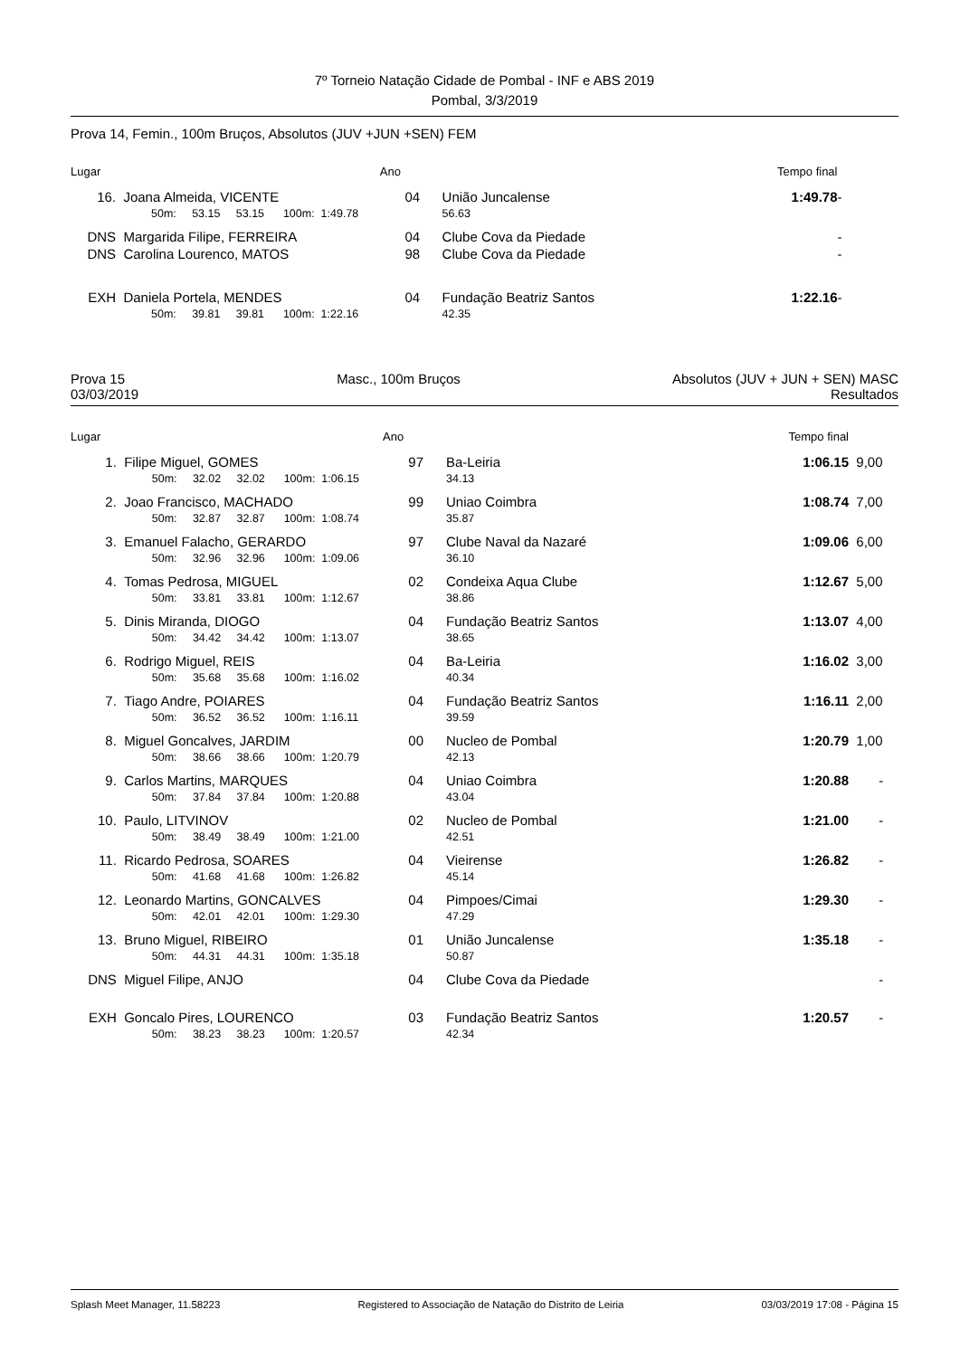7º Torneio Natação Cidade de Pombal - INF e ABS 2019
Pombal, 3/3/2019
Prova 14, Femin., 100m Bruços, Absolutos (JUV +JUN +SEN) FEM
| Lugar | | Ano | | | Tempo final | |
| --- | --- | --- | --- | --- | --- | --- |
| 16. | Joana Almeida, VICENTE | 04 | | União Juncalense | 1:49.78 | - |
| | 50m: 53.15 53.15 100m: 1:49.78 | | | 56.63 | | |
| DNS | Margarida Filipe, FERREIRA | 04 | | Clube Cova da Piedade | | - |
| DNS | Carolina Lourenco, MATOS | 98 | | Clube Cova da Piedade | | - |
| EXH | Daniela Portela, MENDES | 04 | | Fundação Beatriz Santos | 1:22.16 | - |
| | 50m: 39.81 39.81 100m: 1:22.16 | | | 42.35 | | |
Prova 15 Masc., 100m Bruços Absolutos (JUV + JUN + SEN) MASC
03/03/2019 Resultados
| Lugar | | Ano | | | Tempo final | |
| --- | --- | --- | --- | --- | --- | --- |
| 1. | Filipe Miguel, GOMES | 97 | | Ba-Leiria | 1:06.15 | 9,00 |
| | 50m: 32.02 32.02 100m: 1:06.15 | | | 34.13 | | |
| 2. | Joao Francisco, MACHADO | 99 | | Uniao Coimbra | 1:08.74 | 7,00 |
| | 50m: 32.87 32.87 100m: 1:08.74 | | | 35.87 | | |
| 3. | Emanuel Falacho, GERARDO | 97 | | Clube Naval da Nazaré | 1:09.06 | 6,00 |
| | 50m: 32.96 32.96 100m: 1:09.06 | | | 36.10 | | |
| 4. | Tomas Pedrosa, MIGUEL | 02 | | Condeixa Aqua Clube | 1:12.67 | 5,00 |
| | 50m: 33.81 33.81 100m: 1:12.67 | | | 38.86 | | |
| 5. | Dinis Miranda, DIOGO | 04 | | Fundação Beatriz Santos | 1:13.07 | 4,00 |
| | 50m: 34.42 34.42 100m: 1:13.07 | | | 38.65 | | |
| 6. | Rodrigo Miguel, REIS | 04 | | Ba-Leiria | 1:16.02 | 3,00 |
| | 50m: 35.68 35.68 100m: 1:16.02 | | | 40.34 | | |
| 7. | Tiago Andre, POIARES | 04 | | Fundação Beatriz Santos | 1:16.11 | 2,00 |
| | 50m: 36.52 36.52 100m: 1:16.11 | | | 39.59 | | |
| 8. | Miguel Goncalves, JARDIM | 00 | | Nucleo de Pombal | 1:20.79 | 1,00 |
| | 50m: 38.66 38.66 100m: 1:20.79 | | | 42.13 | | |
| 9. | Carlos Martins, MARQUES | 04 | | Uniao Coimbra | 1:20.88 | - |
| | 50m: 37.84 37.84 100m: 1:20.88 | | | 43.04 | | |
| 10. | Paulo, LITVINOV | 02 | | Nucleo de Pombal | 1:21.00 | - |
| | 50m: 38.49 38.49 100m: 1:21.00 | | | 42.51 | | |
| 11. | Ricardo Pedrosa, SOARES | 04 | | Vieirense | 1:26.82 | - |
| | 50m: 41.68 41.68 100m: 1:26.82 | | | 45.14 | | |
| 12. | Leonardo Martins, GONCALVES | 04 | | Pimpoes/Cimai | 1:29.30 | - |
| | 50m: 42.01 42.01 100m: 1:29.30 | | | 47.29 | | |
| 13. | Bruno Miguel, RIBEIRO | 01 | | União Juncalense | 1:35.18 | - |
| | 50m: 44.31 44.31 100m: 1:35.18 | | | 50.87 | | |
| DNS | Miguel Filipe, ANJO | 04 | | Clube Cova da Piedade | | - |
| EXH | Goncalo Pires, LOURENCO | 03 | | Fundação Beatriz Santos | 1:20.57 | - |
| | 50m: 38.23 38.23 100m: 1:20.57 | | | 42.34 | | |
Splash Meet Manager, 11.58223 Registered to Associação de Natação do Distrito de Leiria 03/03/2019 17:08 - Página 15